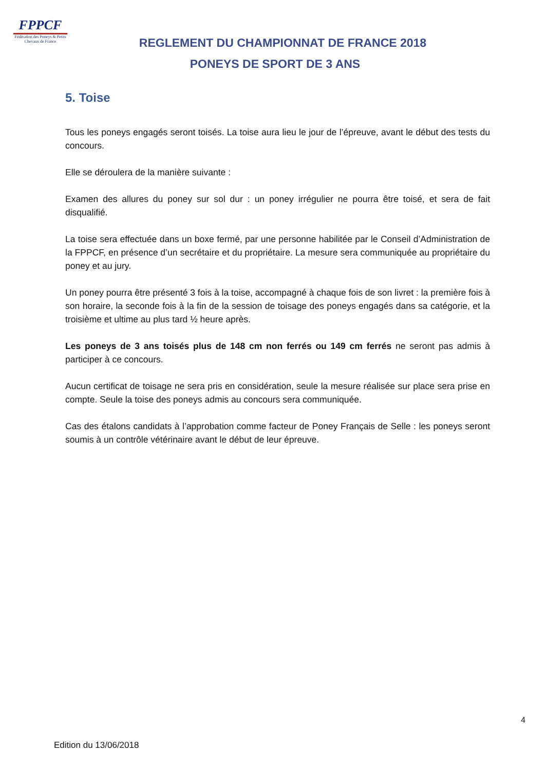FPPCF
Fédération des Poneys & Petits Chevaux de France
REGLEMENT DU CHAMPIONNAT DE FRANCE 2018
PONEYS DE SPORT DE 3 ANS
5. Toise
Tous les poneys engagés seront toisés. La toise aura lieu le jour de l’épreuve, avant le début des tests du concours.
Elle se déroulera de la manière suivante :
Examen des allures du poney sur sol dur : un poney irrégulier ne pourra être toisé, et sera de fait disqualifié.
La toise sera effectuée dans un boxe fermé, par une personne habilitée par le Conseil d’Administration de la FPPCF, en présence d’un secrétaire et du propriétaire. La mesure sera communiquée au propriétaire du poney et au jury.
Un poney pourra être présenté 3 fois à la toise, accompagné à chaque fois de son livret : la première fois à son horaire, la seconde fois à la fin de la session de toisage des poneys engagés dans sa catégorie, et la troisième et ultime au plus tard ½ heure après.
Les poneys de 3 ans toisés plus de 148 cm non ferrés ou 149 cm ferrés ne seront pas admis à participer à ce concours.
Aucun certificat de toisage ne sera pris en considération, seule la mesure réalisée sur place sera prise en compte. Seule la toise des poneys admis au concours sera communiquée.
Cas des étalons candidats à l’approbation comme facteur de Poney Français de Selle : les poneys seront soumis à un contrôle vétérinaire avant le début de leur épreuve.
4
Edition du 13/06/2018